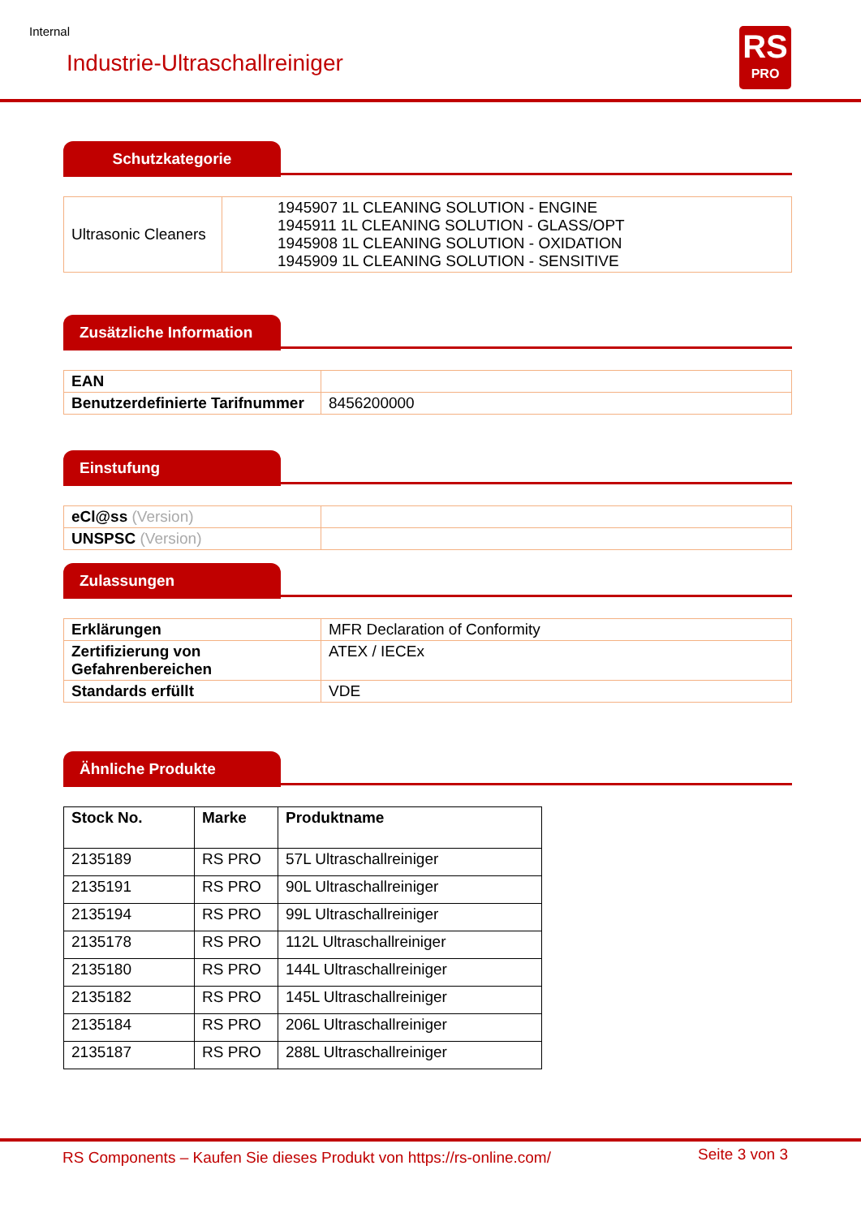Internal
Industrie-Ultraschallreiniger
RS
PRO
Schutzkategorie
| Ultrasonic Cleaners | 1945907 1L CLEANING SOLUTION - ENGINE 1945911 1L CLEANING SOLUTION - GLASS/OPT 1945908 1L CLEANING SOLUTION - OXIDATION 1945909 1L CLEANING SOLUTION - SENSITIVE |
Zusätzliche Information
| EAN | |
| Benutzerdefinierte Tarifnummer | 8456200000 |
Einstufung
| eCl@ss (Version) | |
| UNSPSC (Version) | |
Zulassungen
| Erklärungen | MFR Declaration of Conformity |
| Zertifizierung von Gefahrenbereichen | ATEX / IECEx |
| Standards erfüllt | VDE |
Ähnliche Produkte
| Stock No. | Marke | Produktname |
| --- | --- | --- |
| 2135189 | RS PRO | 57L Ultraschallreiniger |
| 2135191 | RS PRO | 90L Ultraschallreiniger |
| 2135194 | RS PRO | 99L Ultraschallreiniger |
| 2135178 | RS PRO | 112L Ultraschallreiniger |
| 2135180 | RS PRO | 144L Ultraschallreiniger |
| 2135182 | RS PRO | 145L Ultraschallreiniger |
| 2135184 | RS PRO | 206L Ultraschallreiniger |
| 2135187 | RS PRO | 288L Ultraschallreiniger |
RS Components – Kaufen Sie dieses Produkt von https://rs-online.com/
Seite 3 von 3